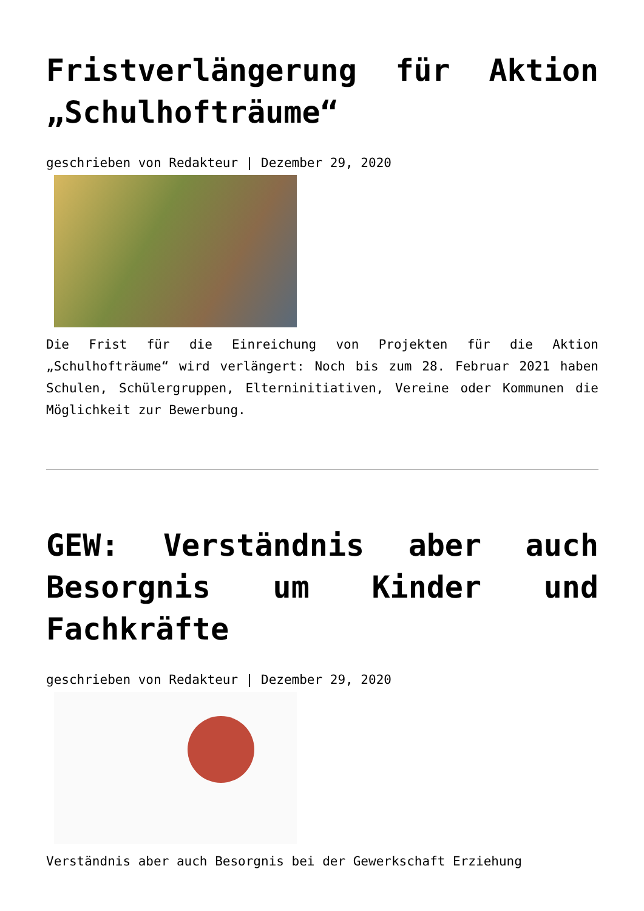Fristverlängerung für Aktion „Schulhofträume“
geschrieben von Redakteur | Dezember 29, 2020
Die Frist für die Einreichung von Projekten für die Aktion „Schulhofträume“ wird verlängert: Noch bis zum 28. Februar 2021 haben Schulen, Schülergruppen, Elterninitiativen, Vereine oder Kommunen die Möglichkeit zur Bewerbung.
GEW: Verständnis aber auch Besorgnis um Kinder und Fachkräfte
geschrieben von Redakteur | Dezember 29, 2020
Verständnis aber auch Besorgnis bei der Gewerkschaft Erziehung